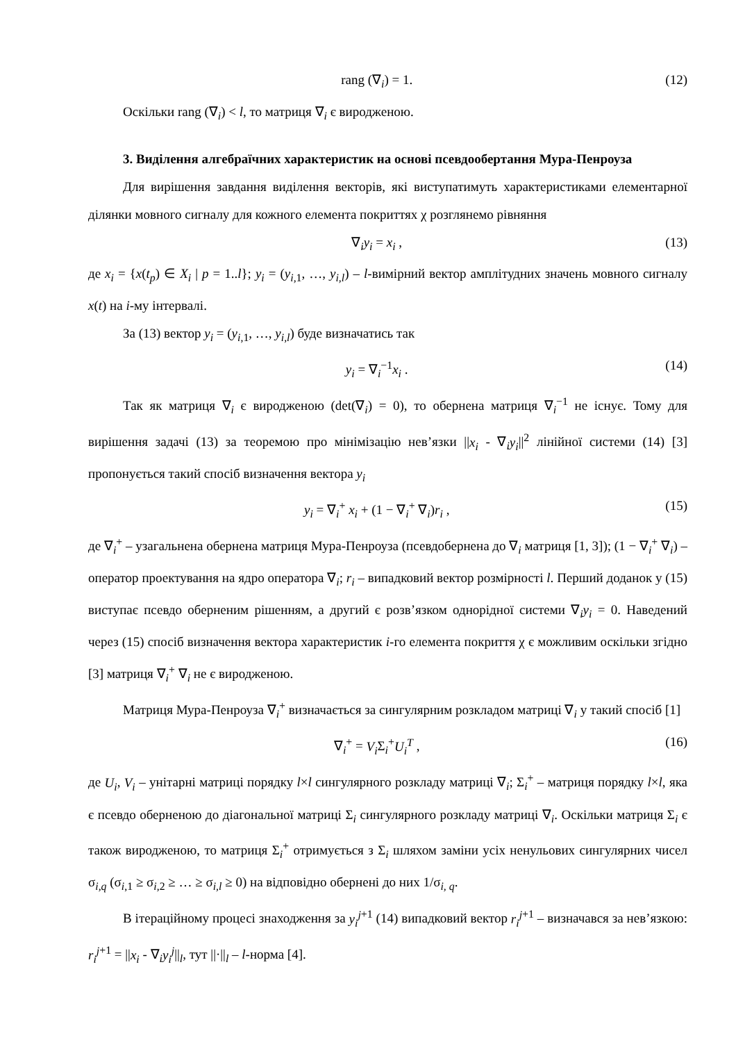rang (∇<sub>i</sub>) = 1. (12)
Оскільки rang (∇<sub>i</sub>) < l, то матриця ∇<sub>i</sub> є виродженою.
3. Виділення алгебраїчних характеристик на основі псевдообертання Мура-Пенроуза
Для вирішення завдання виділення векторів, які виступатимуть характеристиками елементарної ділянки мовного сигналу для кожного елемента покриттях χ розглянемо рівняння
∇<sub>i</sub>y<sub>i</sub> = x<sub>i</sub> , (13)
де x<sub>i</sub> = {x(t<sub>p</sub>) ∈ X<sub>i</sub> | p = 1..l}; y<sub>i</sub> = (y<sub>i,1</sub>, …, y<sub>i,l</sub>) – l-вимірний вектор амплітудних значень мовного сигналу x(t) на i-му інтервалі.
За (13) вектор y<sub>i</sub> = (y<sub>i,1</sub>, …, y<sub>i,l</sub>) буде визначатись так
y<sub>i</sub> = ∇<sub>i</sub><sup>−1</sup>x<sub>i</sub> . (14)
Так як матриця ∇<sub>i</sub> є виродженою (det(∇<sub>i</sub>) = 0), то обернена матриця ∇<sub>i</sub><sup>−1</sup> не існує. Тому для вирішення задачі (13) за теоремою про мінімізацію нев’язки ||x<sub>i</sub> - ∇<sub>i</sub>y<sub>i</sub>||<sup>2</sup> лінійної системи (14) [3] пропонується такий спосіб визначення вектора y<sub>i</sub>
y<sub>i</sub> = ∇<sub>i</sub><sup>+</sup> x<sub>i</sub> + (1 − ∇<sub>i</sub><sup>+</sup> ∇<sub>i</sub>)r<sub>i</sub> , (15)
де ∇<sub>i</sub><sup>+</sup> – узагальнена обернена матриця Мура-Пенроуза (псевдобернена до ∇<sub>i</sub> матриця [1, 3]); (1 − ∇<sub>i</sub><sup>+</sup> ∇<sub>i</sub>) – оператор проектування на ядро оператора ∇<sub>i</sub>; r<sub>i</sub> – випадковий вектор розмірності l. Перший доданок у (15) виступає псевдо оберненим рішенням, а другий є розв’язком однорідної системи ∇<sub>i</sub>y<sub>i</sub> = 0. Наведений через (15) спосіб визначення вектора характеристик i-го елемента покриття χ є можливим оскільки згідно [3] матриця ∇<sub>i</sub><sup>+</sup> ∇<sub>i</sub> не є виродженою.
Матриця Мура-Пенроуза ∇<sub>i</sub><sup>+</sup> визначається за сингулярним розкладом матриці ∇<sub>i</sub> у такий спосіб [1]
∇<sub>i</sub><sup>+</sup> = V<sub>i</sub> Σ<sub>i</sub><sup>+</sup>U<sub>i</sub><sup>T</sup> , (16)
де U<sub>i</sub>, V<sub>i</sub> – унітарні матриці порядку l×l сингулярного розкладу матриці ∇<sub>i</sub>; Σ<sub>i</sub><sup>+</sup> – матриця порядку l×l, яка є псевдо оберненою до діагональної матриці Σ<sub>i</sub> сингулярного розкладу матриці ∇<sub>i</sub>. Оскільки матриця Σ<sub>i</sub> є також виродженою, то матриця Σ<sub>i</sub><sup>+</sup> отримується з Σ<sub>i</sub> шляхом заміни усіх ненульових сингулярних чисел σ<sub>i,q</sub> (σ<sub>i,1</sub> ≥ σ<sub>i,2</sub> ≥ … ≥ σ<sub>i,l</sub> ≥ 0) на відповідно обернені до них 1/σ<sub>i, q</sub>.
В ітераційному процесі знаходження за y<sub>i</sub><sup>j</sup><sup>+1</sup> (14) випадковий вектор r<sub>i</sub><sup>j</sup><sup>+1</sup> – визначався за нев’язкою: r<sub>i</sub><sup>j</sup><sup>+1</sup> = ||x<sub>i</sub> - ∇<sub>i</sub>y<sub>i</sub><sup>j</sup>||<sub>l</sub>, тут ||·||<sub>l</sub> – l-норма [4].